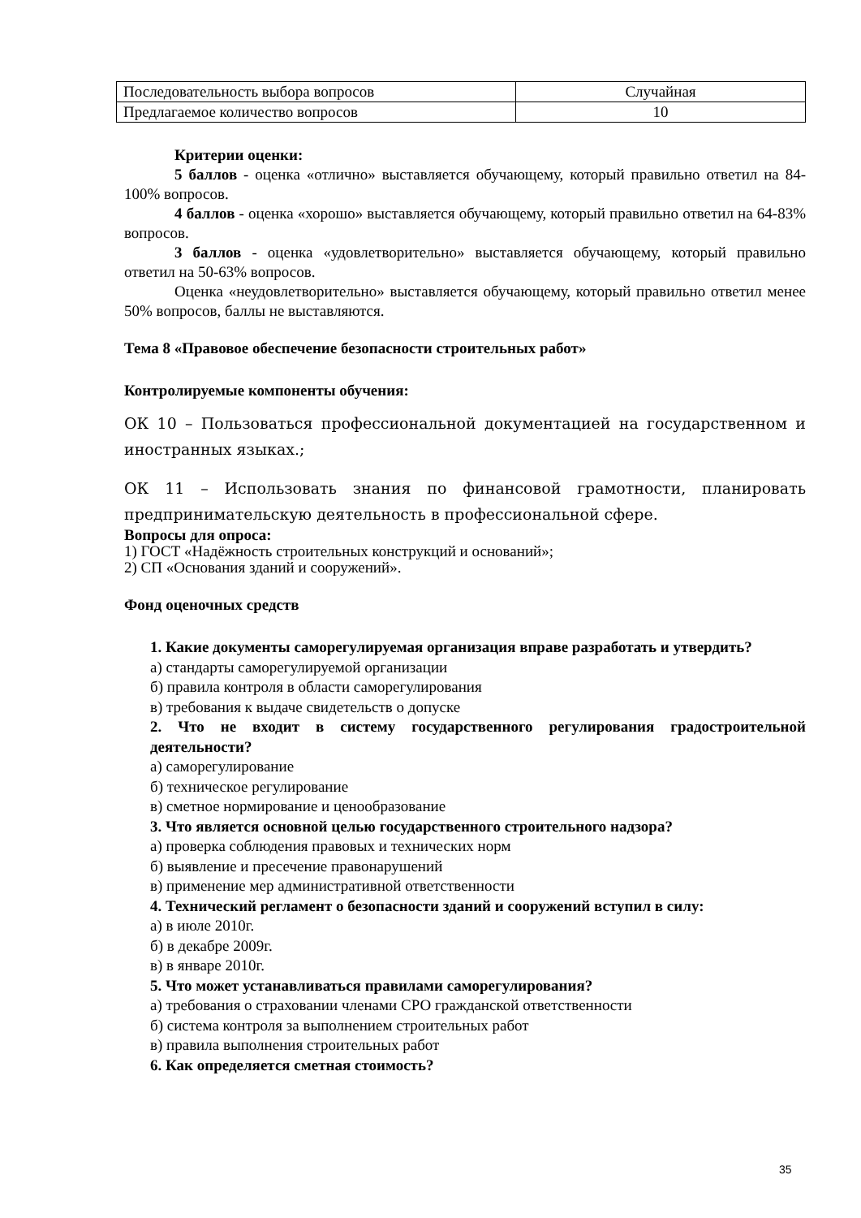| Последовательность выбора вопросов | Случайная |
| Предлагаемое количество вопросов | 10 |
Критерии оценки:
5 баллов - оценка «отлично» выставляется обучающему, который правильно ответил на 84-100% вопросов.
4 баллов - оценка «хорошо» выставляется обучающему, который правильно ответил на 64-83% вопросов.
3 баллов - оценка «удовлетворительно» выставляется обучающему, который правильно ответил на 50-63% вопросов.
Оценка «неудовлетворительно» выставляется обучающему, который правильно ответил менее 50% вопросов, баллы не выставляются.
Тема 8 «Правовое обеспечение безопасности строительных работ»
Контролируемые компоненты обучения:
ОК 10 – Пользоваться профессиональной документацией на государственном и иностранных языках.;
ОК 11 – Использовать знания по финансовой грамотности, планировать предпринимательскую деятельность в профессиональной сфере.
Вопросы для опроса:
1) ГОСТ «Надёжность строительных конструкций и оснований»;
2) СП «Основания зданий и сооружений».
Фонд оценочных средств
1. Какие документы саморегулируемая организация вправе разработать и утвердить?
а) стандарты саморегулируемой организации
б) правила контроля в области саморегулирования
в) требования к выдаче свидетельств о допуске
2. Что не входит в систему государственного регулирования градостроительной деятельности?
а) саморегулирование
б) техническое регулирование
в) сметное нормирование и ценообразование
3. Что является основной целью государственного строительного надзора?
а) проверка соблюдения правовых и технических норм
б) выявление и пресечение правонарушений
в) применение мер административной ответственности
4. Технический регламент о безопасности зданий и сооружений вступил в силу:
а) в июле 2010г.
б) в декабре 2009г.
в) в январе 2010г.
5. Что может устанавливаться правилами саморегулирования?
а) требования о страховании членами СРО гражданской ответственности
б) система контроля за выполнением строительных работ
в) правила выполнения строительных работ
6. Как определяется сметная стоимость?
35